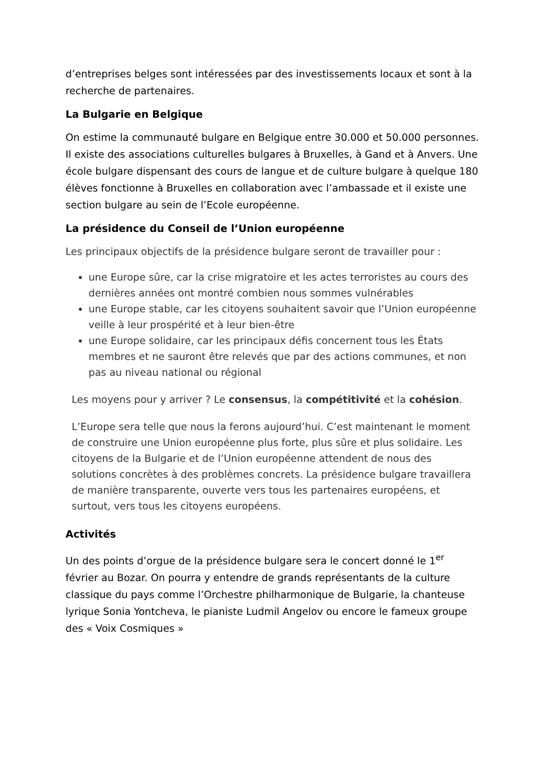d’entreprises belges sont intéressées par des investissements locaux et sont à la recherche de partenaires.
La Bulgarie en Belgique
On estime la communauté bulgare en Belgique entre 30.000 et 50.000 personnes. Il existe des associations culturelles bulgares à Bruxelles, à Gand et à Anvers. Une école bulgare dispensant des cours de langue et de culture bulgare à quelque 180 élèves fonctionne à Bruxelles en collaboration avec l’ambassade et il existe une section bulgare au sein de l’Ecole européenne.
La présidence du Conseil de l’Union européenne
Les principaux objectifs de la présidence bulgare seront de travailler pour :
une Europe sûre, car la crise migratoire et les actes terroristes au cours des dernières années ont montré combien nous sommes vulnérables
une Europe stable, car les citoyens souhaitent savoir que l’Union européenne veille à leur prospérité et à leur bien-être
une Europe solidaire, car les principaux défis concernent tous les États membres et ne sauront être relevés que par des actions communes, et non pas au niveau national ou régional
Les moyens pour y arriver ? Le consensus, la compétitivité et la cohésion.
L’Europe sera telle que nous la ferons aujourd’hui. C’est maintenant le moment de construire une Union européenne plus forte, plus sûre et plus solidaire. Les citoyens de la Bulgarie et de l’Union européenne attendent de nous des solutions concrètes à des problèmes concrets. La présidence bulgare travaillera de manière transparente, ouverte vers tous les partenaires européens, et surtout, vers tous les citoyens européens.
Activités
Un des points d’orgue de la présidence bulgare sera le concert donné le 1<sup>er</sup> février au Bozar. On pourra y entendre de grands représentants de la culture classique du pays comme l’Orchestre philharmonique de Bulgarie, la chanteuse lyrique Sonia Yontcheva, le pianiste Ludmil Angelov ou encore le fameux groupe des « Voix Cosmiques »